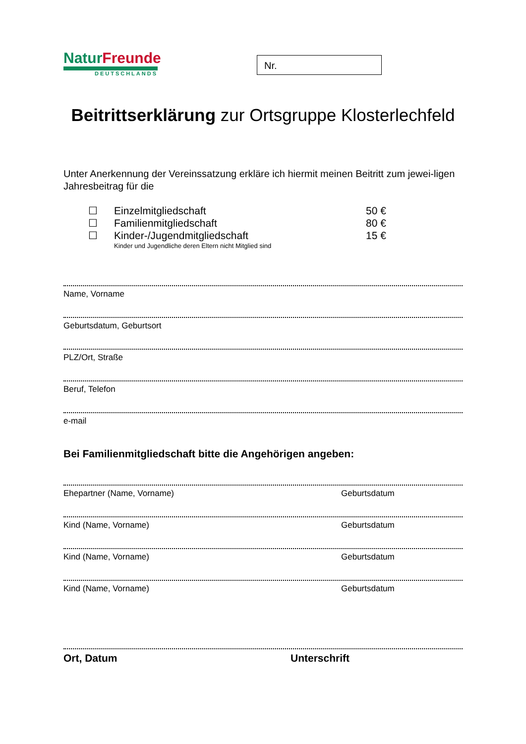NaturFreunde
DEUTSCHLANDS
Nr.
Beitrittserklärung zur Ortsgruppe Klosterlechfeld
Unter Anerkennung der Vereinssatzung erkläre ich hiermit meinen Beitritt zum jewei-ligen Jahresbeitrag für die
☐ Einzelmitgliedschaft 50 €
☐ Familienmitgliedschaft 80 €
☐ Kinder-/Jugendmitgliedschaft 15 €
Kinder und Jugendliche deren Eltern nicht Mitglied sind
Name, Vorname
Geburtsdatum, Geburtsort
PLZ/Ort, Straße
Beruf, Telefon
e-mail
Bei Familienmitgliedschaft bitte die Angehörigen angeben:
Ehepartner (Name, Vorname) Geburtsdatum
Kind (Name, Vorname) Geburtsdatum
Kind (Name, Vorname) Geburtsdatum
Kind (Name, Vorname) Geburtsdatum
Ort, Datum Unterschrift